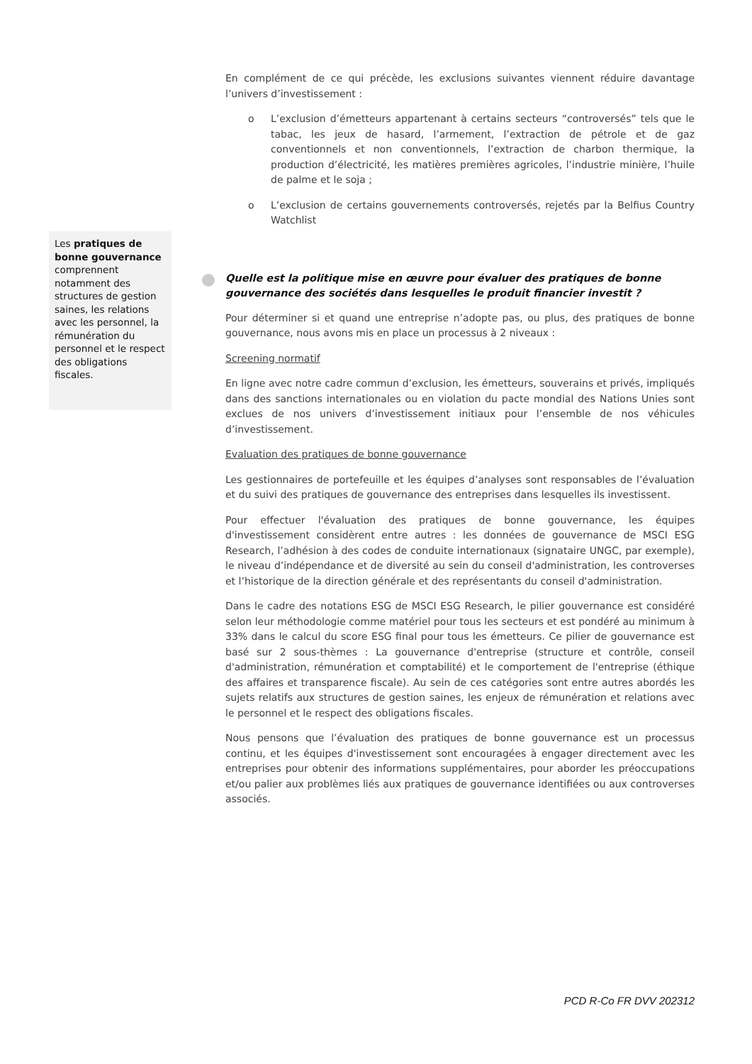En complément de ce qui précède, les exclusions suivantes viennent réduire davantage l’univers d’investissement :
o L’exclusion d’émetteurs appartenant à certains secteurs “controversés” tels que le tabac, les jeux de hasard, l’armement, l’extraction de pétrole et de gaz conventionnels et non conventionnels, l’extraction de charbon thermique, la production d’électricité, les matières premières agricoles, l’industrie minière, l’huile de palme et le soja ;
o L’exclusion de certains gouvernements controversés, rejetés par la Belfius Country Watchlist
Quelle est la politique mise en œuvre pour évaluer des pratiques de bonne gouvernance des sociétés dans lesquelles le produit financier investit ?
Pour déterminer si et quand une entreprise n’adopte pas, ou plus, des pratiques de bonne gouvernance, nous avons mis en place un processus à 2 niveaux :
Screening normatif
En ligne avec notre cadre commun d’exclusion, les émetteurs, souverains et privés, impliqués dans des sanctions internationales ou en violation du pacte mondial des Nations Unies sont exclues de nos univers d’investissement initiaux pour l’ensemble de nos véhicules d’investissement.
Evaluation des pratiques de bonne gouvernance
Les gestionnaires de portefeuille et les équipes d’analyses sont responsables de l’évaluation et du suivi des pratiques de gouvernance des entreprises dans lesquelles ils investissent.
Pour effectuer l'évaluation des pratiques de bonne gouvernance, les équipes d'investissement considèrent entre autres : les données de gouvernance de MSCI ESG Research, l’adhésion à des codes de conduite internationaux (signataire UNGC, par exemple), le niveau d’indépendance et de diversité au sein du conseil d'administration, les controverses et l’historique de la direction générale et des représentants du conseil d'administration.
Dans le cadre des notations ESG de MSCI ESG Research, le pilier gouvernance est considéré selon leur méthodologie comme matériel pour tous les secteurs et est pondéré au minimum à 33% dans le calcul du score ESG final pour tous les émetteurs. Ce pilier de gouvernance est basé sur 2 sous-thèmes : La gouvernance d'entreprise (structure et contrôle, conseil d'administration, rémunération et comptabilité) et le comportement de l'entreprise (éthique des affaires et transparence fiscale). Au sein de ces catégories sont entre autres abordés les sujets relatifs aux structures de gestion saines, les enjeux de rémunération et relations avec le personnel et le respect des obligations fiscales.
Nous pensons que l’évaluation des pratiques de bonne gouvernance est un processus continu, et les équipes d'investissement sont encouragées à engager directement avec les entreprises pour obtenir des informations supplémentaires, pour aborder les préoccupations et/ou palier aux problèmes liés aux pratiques de gouvernance identifiées ou aux controverses associés.
Les pratiques de bonne gouvernance comprennent notamment des structures de gestion saines, les relations avec les personnel, la rémunération du personnel et le respect des obligations fiscales.
PCD R-Co FR DVV 202312